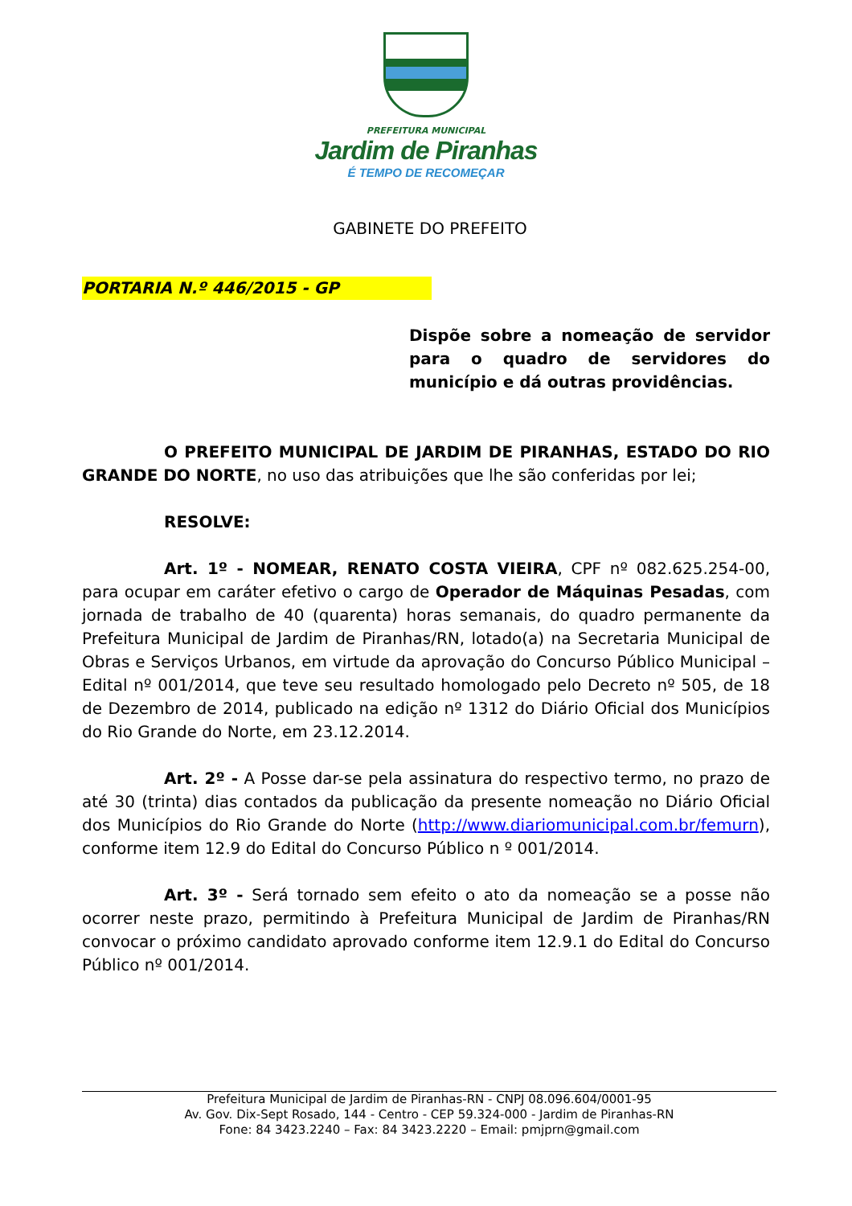PREFEITURA MUNICIPAL
Jardim de Piranhas
É TEMPO DE RECOMEÇAR
GABINETE DO PREFEITO
PORTARIA N.º 446/2015 - GP
Dispõe sobre a nomeação de servidor para o quadro de servidores do município e dá outras providências.
O PREFEITO MUNICIPAL DE JARDIM DE PIRANHAS, ESTADO DO RIO GRANDE DO NORTE, no uso das atribuições que lhe são conferidas por lei;
RESOLVE:
Art. 1º - NOMEAR, RENATO COSTA VIEIRA, CPF nº 082.625.254-00, para ocupar em caráter efetivo o cargo de Operador de Máquinas Pesadas, com jornada de trabalho de 40 (quarenta) horas semanais, do quadro permanente da Prefeitura Municipal de Jardim de Piranhas/RN, lotado(a) na Secretaria Municipal de Obras e Serviços Urbanos, em virtude da aprovação do Concurso Público Municipal – Edital nº 001/2014, que teve seu resultado homologado pelo Decreto nº 505, de 18 de Dezembro de 2014, publicado na edição nº 1312 do Diário Oficial dos Municípios do Rio Grande do Norte, em 23.12.2014.
Art. 2º - A Posse dar-se pela assinatura do respectivo termo, no prazo de até 30 (trinta) dias contados da publicação da presente nomeação no Diário Oficial dos Municípios do Rio Grande do Norte (http://www.diariomunicipal.com.br/femurn), conforme item 12.9 do Edital do Concurso Público n º 001/2014.
Art. 3º - Será tornado sem efeito o ato da nomeação se a posse não ocorrer neste prazo, permitindo à Prefeitura Municipal de Jardim de Piranhas/RN convocar o próximo candidato aprovado conforme item 12.9.1 do Edital do Concurso Público nº 001/2014.
Prefeitura Municipal de Jardim de Piranhas-RN - CNPJ 08.096.604/0001-95
Av. Gov. Dix-Sept Rosado, 144 - Centro - CEP 59.324-000 - Jardim de Piranhas-RN
Fone: 84 3423.2240 – Fax: 84 3423.2220 – Email: pmjprn@gmail.com